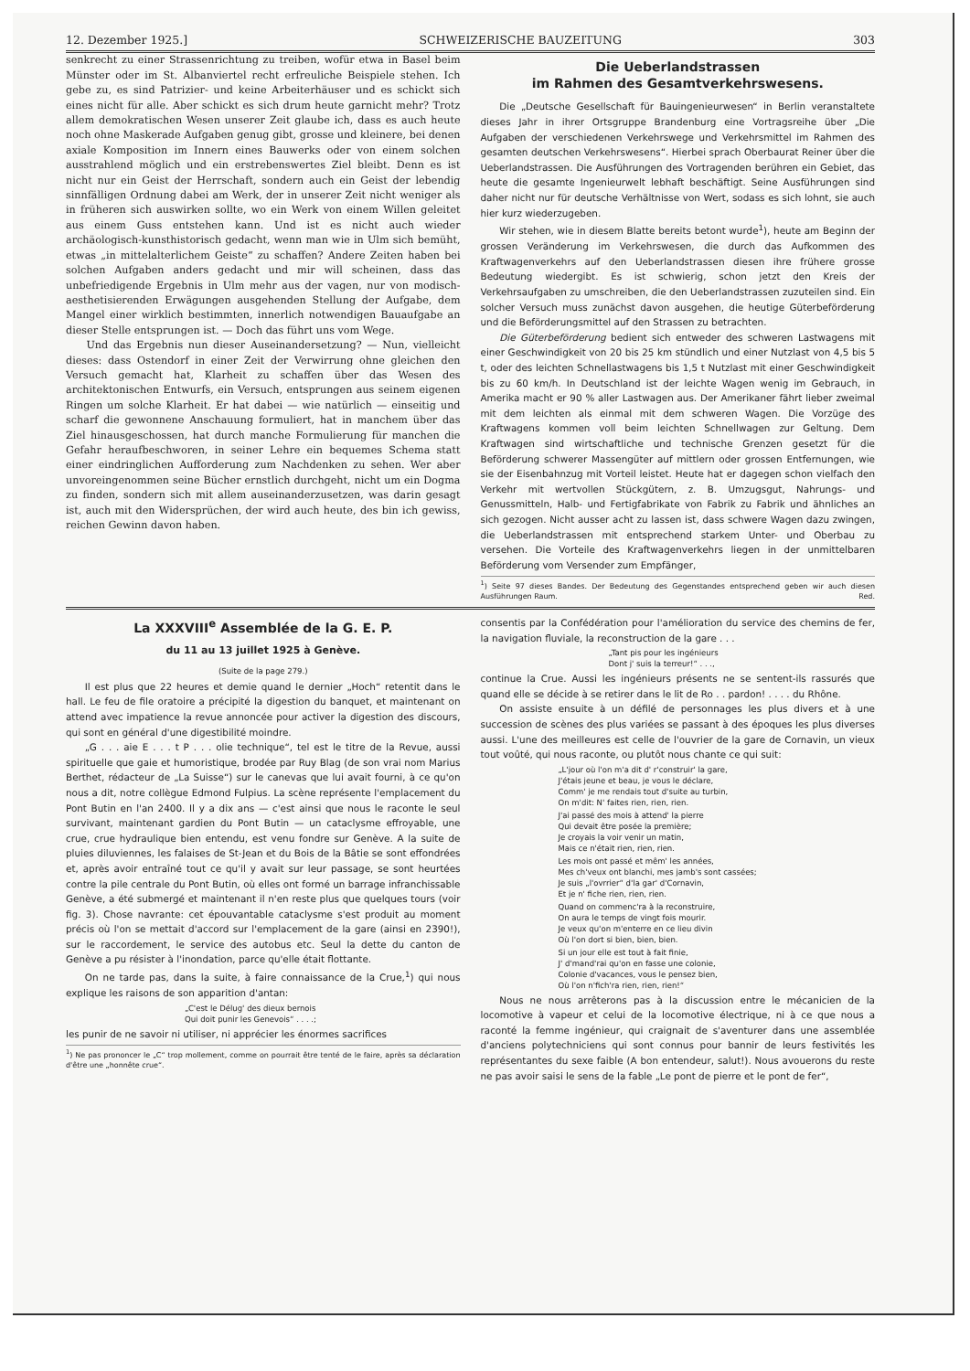12. Dezember 1925.] SCHWEIZERISCHE BAUZEITUNG 303
senkrecht zu einer Strassenrichtung zu treiben, wofür etwa in Basel beim Münster oder im St. Albanviertel recht erfreuliche Beispiele stehen. Ich gebe zu, es sind Patrizier- und keine Arbeiterhäuser und es schickt sich eines nicht für alle. Aber schickt es sich drum heute garnicht mehr? Trotz allem demokratischen Wesen unserer Zeit glaube ich, dass es auch heute noch ohne Maskerade Aufgaben genug gibt, grosse und kleinere, bei denen axiale Komposition im Innern eines Bauwerks oder von einem solchen ausstrahlend möglich und ein erstrebenswertes Ziel bleibt. Denn es ist nicht nur ein Geist der Herrschaft, sondern auch ein Geist der lebendig sinnfälligen Ordnung dabei am Werk, der in unserer Zeit nicht weniger als in früheren sich auswirken sollte, wo ein Werk von einem Willen geleitet aus einem Guss entstehen kann. Und ist es nicht auch wieder archäologisch-kunsthistorisch gedacht, wenn man wie in Ulm sich bemüht, etwas „in mittelalterlichem Geiste“ zu schaffen? Andere Zeiten haben bei solchen Aufgaben anders gedacht und mir will scheinen, dass das unbefriedigende Ergebnis in Ulm mehr aus der vagen, nur von modisch-aesthetisierenden Erwägungen ausgehenden Stellung der Aufgabe, dem Mangel einer wirklich bestimmten, innerlich notwendigen Bauaufgabe an dieser Stelle entsprungen ist. — Doch das führt uns vom Wege.
Und das Ergebnis nun dieser Auseinandersetzung? — Nun, vielleicht dieses: dass Ostendorf in einer Zeit der Verwirrung ohne gleichen den Versuch gemacht hat, Klarheit zu schaffen über das Wesen des architektonischen Entwurfs, ein Versuch, entsprungen aus seinem eigenen Ringen um solche Klarheit. Er hat dabei — wie natürlich — einseitig und scharf die gewonnene Anschauung formuliert, hat in manchem über das Ziel hinausgeschossen, hat durch manche Formulierung für manchen die Gefahr heraufbeschworen, in seiner Lehre ein bequemes Schema statt einer eindringlichen Aufforderung zum Nachdenken zu sehen. Wer aber unvoreingenommen seine Bücher ernstlich durchgeht, nicht um ein Dogma zu finden, sondern sich mit allem auseinanderzusetzen, was darin gesagt ist, auch mit den Widersprüchen, der wird auch heute, des bin ich gewiss, reichen Gewinn davon haben.
Die Ueberlandstrassen
im Rahmen des Gesamtverkehrswesens.
Die „Deutsche Gesellschaft für Bauingenieurwesen“ in Berlin veranstaltete dieses Jahr in ihrer Ortsgruppe Brandenburg eine Vortragsreihe über „Die Aufgaben der verschiedenen Verkehrswege und Verkehrsmittel im Rahmen des gesamten deutschen Verkehrswesens“. Hierbei sprach Oberbaurat Reiner über die Ueberlandstrassen. Die Ausführungen des Vortragenden berühren ein Gebiet, das heute die gesamte Ingenieurwelt lebhaft beschäftigt. Seine Ausführungen sind daher nicht nur für deutsche Verhältnisse von Wert, sodass es sich lohnt, sie auch hier kurz wiederzugeben.
Wir stehen, wie in diesem Blatte bereits betont wurde<sup>1</sup>), heute am Beginn der grossen Veränderung im Verkehrswesen, die durch das Aufkommen des Kraftwagenverkehrs auf den Ueberlandstrassen diesen ihre frühere grosse Bedeutung wiedergibt. Es ist schwierig, schon jetzt den Kreis der Verkehrsaufgaben zu umschreiben, die den Ueberlandstrassen zuzuteilen sind. Ein solcher Versuch muss zunächst davon ausgehen, die heutige Güterbeförderung und die Beförderungsmittel auf den Strassen zu betrachten.
Die Güterbeförderung bedient sich entweder des schweren Lastwagens mit einer Geschwindigkeit von 20 bis 25 km stündlich und einer Nutzlast von 4,5 bis 5 t, oder des leichten Schnellastwagens bis 1,5 t Nutzlast mit einer Geschwindigkeit bis zu 60 km/h. In Deutschland ist der leichte Wagen wenig im Gebrauch, in Amerika macht er 90 % aller Lastwagen aus. Der Amerikaner fährt lieber zweimal mit dem leichten als einmal mit dem schweren Wagen. Die Vorzüge des Kraftwagens kommen voll beim leichten Schnellwagen zur Geltung. Dem Kraftwagen sind wirtschaftliche und technische Grenzen gesetzt für die Beförderung schwerer Massengüter auf mittlern oder grossen Entfernungen, wie sie der Eisenbahnzug mit Vorteil leistet. Heute hat er dagegen schon vielfach den Verkehr mit wertvollen Stückgütern, z. B. Umzugsgut, Nahrungs- und Genussmitteln, Halb- und Fertigfabrikate von Fabrik zu Fabrik und ähnliches an sich gezogen. Nicht ausser acht zu lassen ist, dass schwere Wagen dazu zwingen, die Ueberlandstrassen mit entsprechend starkem Unter- und Oberbau zu versehen. Die Vorteile des Kraftwagenverkehrs liegen in der unmittelbaren Beförderung vom Versender zum Empfänger,
<sup>1</sup>) Seite 97 dieses Bandes. Der Bedeutung des Gegenstandes entsprechend geben wir auch diesen Ausführungen Raum. Red.
La XXXVIII<sup>e</sup> Assemblée de la G. E. P.
du 11 au 13 juillet 1925 à Genève.
(Suite de la page 279.)
Il est plus que 22 heures et demie quand le dernier „Hoch“ retentit dans le hall. Le feu de file oratoire a précipité la digestion du banquet, et maintenant on attend avec impatience la revue annoncée pour activer la digestion des discours, qui sont en général d'une digestibilité moindre.
„G . . . aie E . . . t P . . . olie technique“, tel est le titre de la Revue, aussi spirituelle que gaie et humoristique, brodée par Ruy Blag (de son vrai nom Marius Berthet, rédacteur de „La Suisse“) sur le canevas que lui avait fourni, à ce qu'on nous a dit, notre collègue Edmond Fulpius. La scène représente l'emplacement du Pont Butin en l'an 2400. Il y a dix ans — c'est ainsi que nous le raconte le seul survivant, maintenant gardien du Pont Butin — un cataclysme effroyable, une crue, crue hydraulique bien entendu, est venu fondre sur Genève. A la suite de pluies diluviennes, les falaises de St-Jean et du Bois de la Bâtie se sont effondrées et, après avoir entraîné tout ce qu'il y avait sur leur passage, se sont heurtées contre la pile centrale du Pont Butin, où elles ont formé un barrage infranchissable Genève, a été submergé et maintenant il n'en reste plus que quelques tours (voir fig. 3). Chose navrante: cet épouvantable cataclysme s'est produit au moment précis où l'on se mettait d'accord sur l'emplacement de la gare (ainsi en 2390!), sur le raccordement, le service des autobus etc. Seul la dette du canton de Genève a pu résister à l'inondation, parce qu'elle était flottante.
On ne tarde pas, dans la suite, à faire connaissance de la Crue,<sup>1</sup>) qui nous explique les raisons de son apparition d'antan:
„C'est le Délug' des dieux bernois
Qui doit punir les Genevois“ . . . .;
les punir de ne savoir ni utiliser, ni apprécier les énormes sacrifices
<sup>1</sup>) Ne pas prononcer le „C“ trop mollement, comme on pourrait être tenté de le faire, après sa déclaration d'être une „honnête crue“.
consentis par la Confédération pour l'amélioration du service des chemins de fer, la navigation fluviale, la reconstruction de la gare . . .
„Tant pis pour les ingénieurs
Dont j' suis la terreur!“ . . .,
continue la Crue. Aussi les ingénieurs présents ne se sentent-ils rassurés que quand elle se décide à se retirer dans le lit de Ro . . pardon! . . . . du Rhône.
On assiste ensuite à un défilé de personnages les plus divers et à une succession de scènes des plus variées se passant à des époques les plus diverses aussi. L'une des meilleures est celle de l'ouvrier de la gare de Cornavin, un vieux tout voûté, qui nous raconte, ou plutôt nous chante ce qui suit:
„L'jour où l'on m'a dit d' r'construir' la gare,
J'étais jeune et beau, je vous le déclare,
Comm' je me rendais tout d'suite au turbin,
On m'dit: N' faites rien, rien, rien.
J'ai passé des mois à attend' la pierre
Qui devait être posée la première;
Je croyais la voir venir un matin,
Mais ce n'était rien, rien, rien.
Les mois ont passé et mêm' les années,
Mes ch'veux ont blanchi, mes jamb's sont cassées;
Je suis „l'ovrrier“ d'la gar' d'Cornavin,
Et je n' fiche rien, rien, rien.
Quand on commenc'ra à la reconstruire,
On aura le temps de vingt fois mourir.
Je veux qu'on m'enterre en ce lieu divin
Où l'on dort si bien, bien, bien.
Si un jour elle est tout à fait finie,
J' d'mand'rai qu'on en fasse une colonie,
Colonie d'vacances, vous le pensez bien,
Où l'on n'fich'ra rien, rien, rien!“
Nous ne nous arrêterons pas à la discussion entre le mécanicien de la locomotive à vapeur et celui de la locomotive électrique, ni à ce que nous a raconté la femme ingénieur, qui craignait de s'aventurer dans une assemblée d'anciens polytechniciens qui sont connus pour bannir de leurs festivités les représentantes du sexe faible (A bon entendeur, salut!). Nous avouerons du reste ne pas avoir saisi le sens de la fable „Le pont de pierre et le pont de fer“,